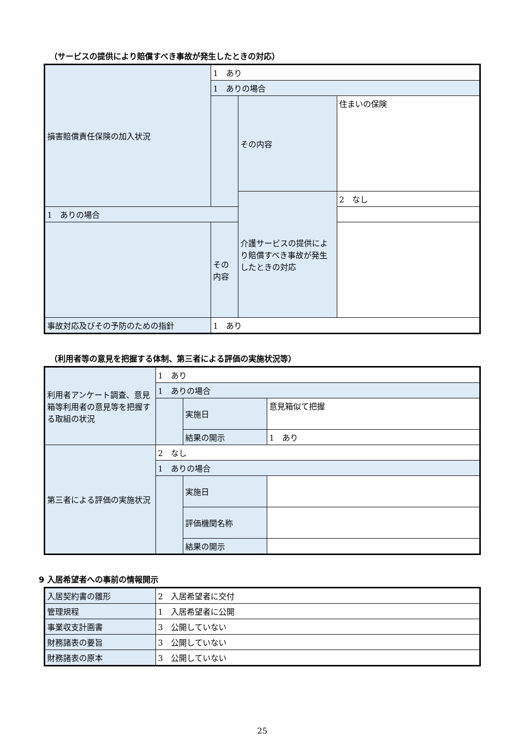（サービスの提供により賠償すべき事故が発生したときの対応）
| 損害賠償責任保険の加入状況 | 1 あり | | |
| | 1 ありの場合 | | |
| | | その内容 | 住まいの保険 |
| | | 介護サービスの提供により賠償すべき事故が発生したときの対応 | 2 なし |
| 1 ありの場合 | | | |
| | その内容 | | |
| 事故対応及びその予防のための指針 | 1 あり | | |
（利用者等の意見を把握する体制、第三者による評価の実施状況等）
| 利用者アンケート調査、意見箱等利用者の意見等を把握する取組の状況 | 1 あり | | |
| | 1 ありの場合 | | |
| | | 実施日 | 意見箱似て把握 |
| | | 結果の開示 | 1 あり |
| 第三者による評価の実施状況 | 2 なし | | |
| | 1 ありの場合 | | |
| | | 実施日 | |
| | | 評価機関名称 | |
| | | 結果の開示 | |
9 入居希望者への事前の情報開示
| 入居契約書の雛形 | 2 入居希望者に交付 |
| 管理規程 | 1 入居希望者に公開 |
| 事業収支計画書 | 3 公開していない |
| 財務諸表の要旨 | 3 公開していない |
| 財務諸表の原本 | 3 公開していない |
25